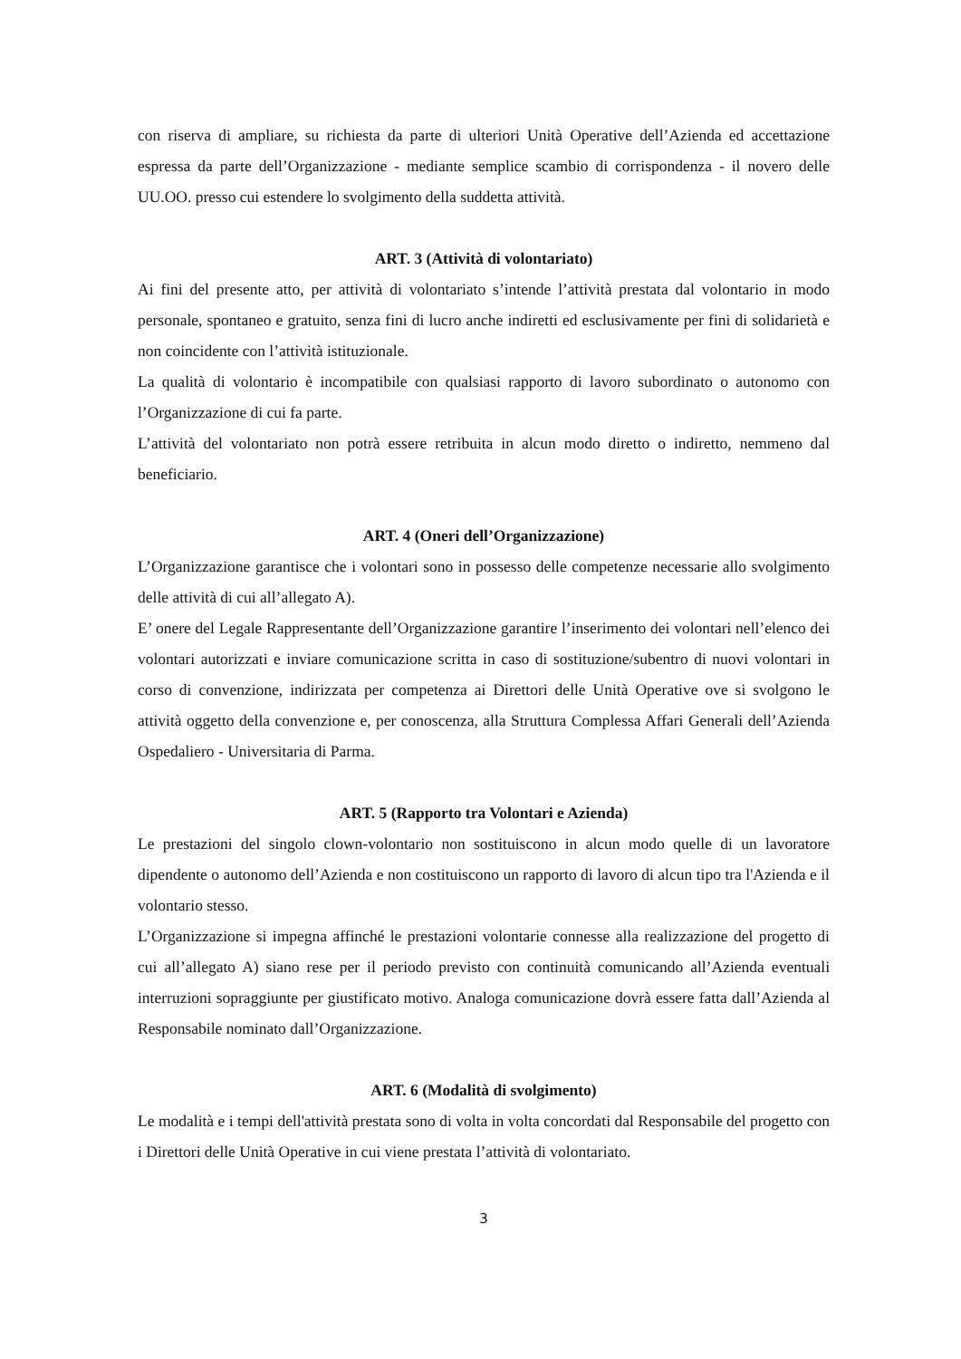con riserva di ampliare, su richiesta da parte di ulteriori Unità Operative dell’Azienda ed accettazione espressa da parte dell’Organizzazione - mediante semplice scambio di corrispondenza - il novero delle UU.OO. presso cui estendere lo svolgimento della suddetta attività.
ART. 3 (Attività di volontariato)
Ai fini del presente atto, per attività di volontariato s’intende l’attività prestata dal volontario in modo personale, spontaneo e gratuito, senza fini di lucro anche indiretti ed esclusivamente per fini di solidarietà e non coincidente con l’attività istituzionale.
La qualità di volontario è incompatibile con qualsiasi rapporto di lavoro subordinato o autonomo con l’Organizzazione di cui fa parte.
L’attività del volontariato non potrà essere retribuita in alcun modo diretto o indiretto, nemmeno dal beneficiario.
ART. 4 (Oneri dell’Organizzazione)
L’Organizzazione garantisce che i volontari sono in possesso delle competenze necessarie allo svolgimento delle attività di cui all’allegato A).
E’ onere del Legale Rappresentante dell’Organizzazione garantire l’inserimento dei volontari nell’elenco dei volontari autorizzati e inviare comunicazione scritta in caso di sostituzione/subentro di nuovi volontari in corso di convenzione, indirizzata per competenza ai Direttori delle Unità Operative ove si svolgono le attività oggetto della convenzione e, per conoscenza, alla Struttura Complessa Affari Generali dell’Azienda Ospedaliero - Universitaria di Parma.
ART. 5 (Rapporto tra Volontari e Azienda)
Le prestazioni del singolo clown-volontario non sostituiscono in alcun modo quelle di un lavoratore dipendente o autonomo dell’Azienda e non costituiscono un rapporto di lavoro di alcun tipo tra l'Azienda e il volontario stesso.
L’Organizzazione si impegna affinché le prestazioni volontarie connesse alla realizzazione del progetto di cui all’allegato A) siano rese per il periodo previsto con continuità comunicando all’Azienda eventuali interruzioni sopraggiunte per giustificato motivo. Analoga comunicazione dovrà essere fatta dall’Azienda al Responsabile nominato dall’Organizzazione.
ART. 6 (Modalità di svolgimento)
Le modalità e i tempi dell'attività prestata sono di volta in volta concordati dal Responsabile del progetto con i Direttori delle Unità Operative in cui viene prestata l’attività di volontariato.
3